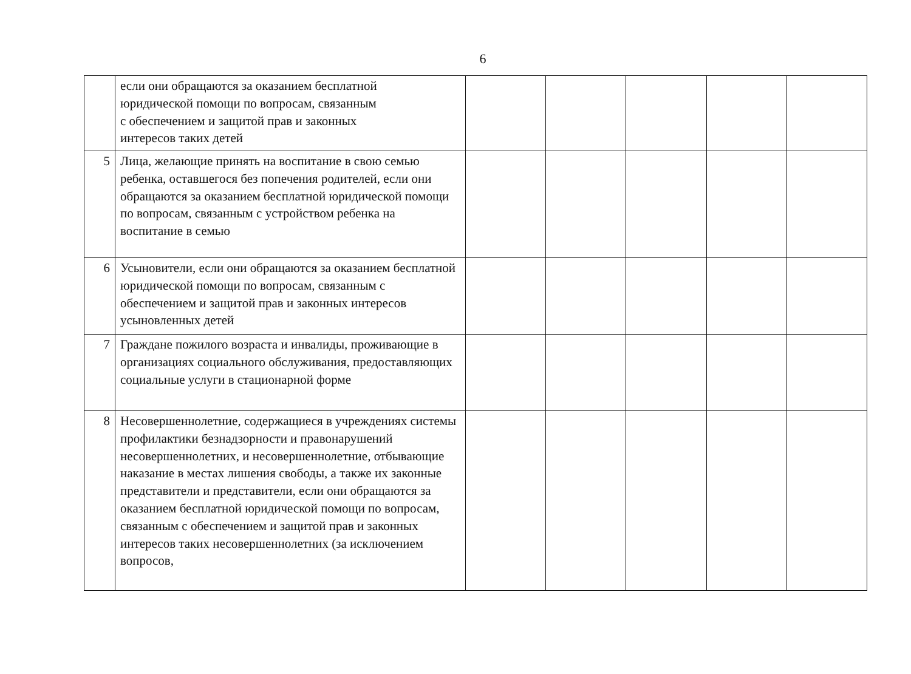6
| | если они обращаются за оказанием бесплатной юридической помощи по вопросам, связанным с обеспечением и защитой прав и законных интересов таких детей | | | | | |
| 5 | Лица, желающие принять на воспитание в свою семью ребенка, оставшегося без попечения родителей, если они обращаются за оказанием бесплатной юридической помощи по вопросам, связанным с устройством ребенка на воспитание в семью | | | | | |
| 6 | Усыновители, если они обращаются за оказанием бесплатной юридической помощи по вопросам, связанным с обеспечением и защитой прав и законных интересов усыновленных детей | | | | | |
| 7 | Граждане пожилого возраста и инвалиды, проживающие в организациях социального обслуживания, предоставляющих социальные услуги в стационарной форме | | | | | |
| 8 | Несовершеннолетние, содержащиеся в учреждениях системы профилактики безнадзорности и правонарушений несовершеннолетних, и несовершеннолетние, отбывающие наказание в местах лишения свободы, а также их законные представители и представители, если они обращаются за оказанием бесплатной юридической помощи по вопросам, связанным с обеспечением и защитой прав и законных интересов таких несовершеннолетних (за исключением вопросов, | | | | | |